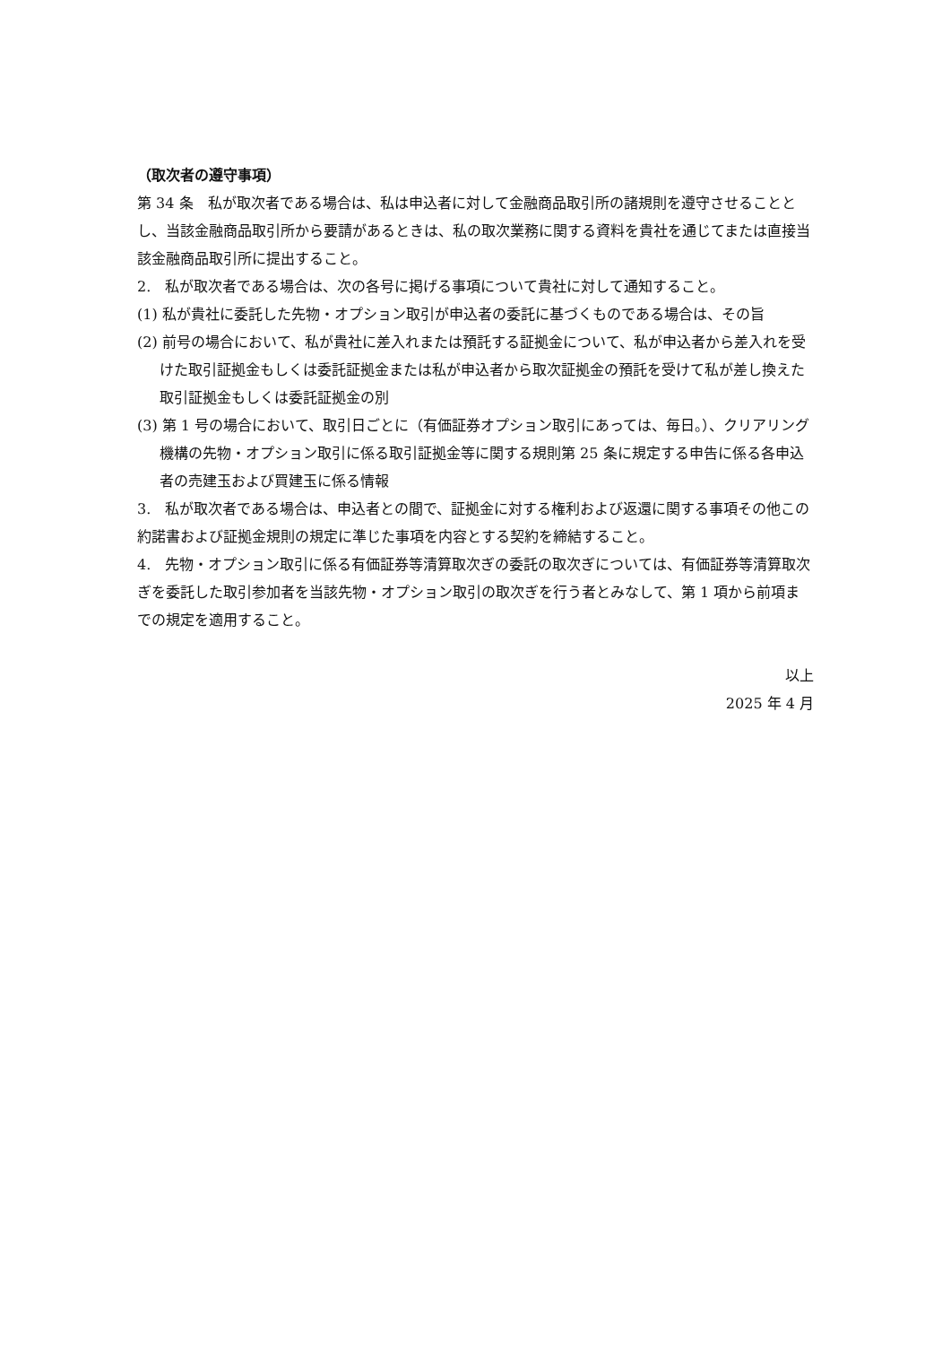（取次者の遵守事項）
第 34 条　私が取次者である場合は、私は申込者に対して金融商品取引所の諸規則を遵守させることとし、当該金融商品取引所から要請があるときは、私の取次業務に関する資料を貴社を通じてまたは直接当該金融商品取引所に提出すること。
2.　私が取次者である場合は、次の各号に掲げる事項について貴社に対して通知すること。
(1) 私が貴社に委託した先物・オプション取引が申込者の委託に基づくものである場合は、その旨
(2) 前号の場合において、私が貴社に差入れまたは預託する証拠金について、私が申込者から差入れを受けた取引証拠金もしくは委託証拠金または私が申込者から取次証拠金の預託を受けて私が差し換えた取引証拠金もしくは委託証拠金の別
(3) 第 1 号の場合において、取引日ごとに（有価証券オプション取引にあっては、毎日。）、クリアリング機構の先物・オプション取引に係る取引証拠金等に関する規則第 25 条に規定する申告に係る各申込者の売建玉および買建玉に係る情報
3.　私が取次者である場合は、申込者との間で、証拠金に対する権利および返還に関する事項その他この約諾書および証拠金規則の規定に準じた事項を内容とする契約を締結すること。
4.　先物・オプション取引に係る有価証券等清算取次ぎの委託の取次ぎについては、有価証券等清算取次ぎを委託した取引参加者を当該先物・オプション取引の取次ぎを行う者とみなして、第 1 項から前項までの規定を適用すること。
以上
2025 年 4 月